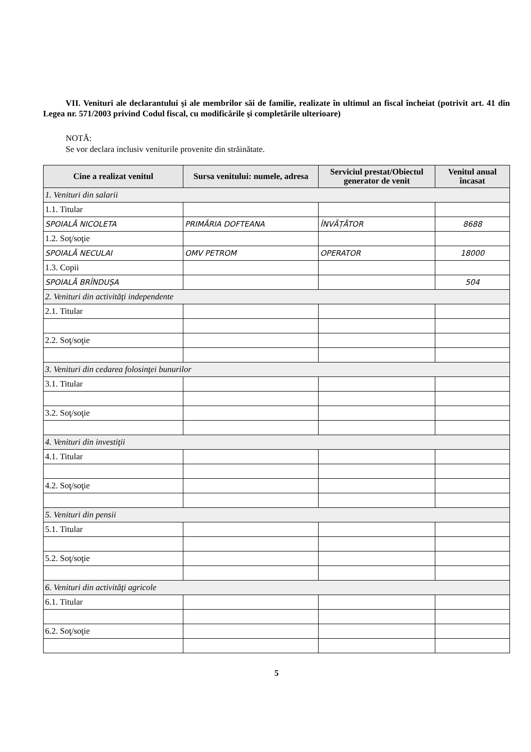VII. Venituri ale declarantului şi ale membrilor săi de familie, realizate în ultimul an fiscal încheiat (potrivit art. 41 din Legea nr. 571/2003 privind Codul fiscal, cu modificările şi completările ulterioare)
NOTĂ:
Se vor declara inclusiv veniturile provenite din străinătate.
| Cine a realizat venitul | Sursa venitului: numele, adresa | Serviciul prestat/Obiectul generator de venit | Venitul anual încasat |
| --- | --- | --- | --- |
| 1. Venituri din salarii | | | |
| 1.1. Titular | | | |
| SPOIALĂ NICOLETA | PRIMĂRIA DOFTEANA | ÎNVĂȚĂTOR | 8688 |
| 1.2. Soţ/soţie | | | |
| SPOIALĂ NECULAI | OMV PETROM | OPERATOR | 18000 |
| 1.3. Copii | | | |
| SPOIALĂ BRÎNDUȘA | | | 504 |
| 2. Venituri din activităţi independente | | | |
| 2.1. Titular | | | |
| 2.2. Soţ/soţie | | | |
| 3. Venituri din cedarea folosinţei bunurilor | | | |
| 3.1. Titular | | | |
| 3.2. Soţ/soţie | | | |
| 4. Venituri din investiţii | | | |
| 4.1. Titular | | | |
| 4.2. Soţ/soţie | | | |
| 5. Venituri din pensii | | | |
| 5.1. Titular | | | |
| 5.2. Soţ/soţie | | | |
| 6. Venituri din activităţi agricole | | | |
| 6.1. Titular | | | |
| 6.2. Soţ/soţie | | | |
5